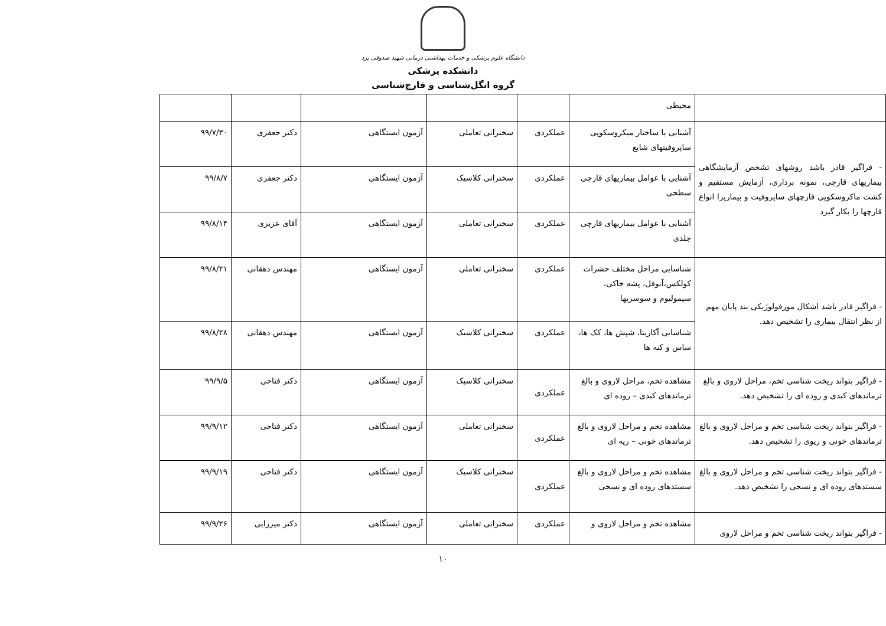دانشگاه علوم پزشکی و خدمات بهداشتی درمانی شهید صدوقی یزد
دانشکده پزشکی
گروه انگل‌شناسی و قارچ‌شناسی
| | محیطی | | | | | |
| - فراگیر قادر باشد روشهای تشخص آزمایشگاهی بیماریهای قارچی، نمونه برداری، آزمایش مستقیم و کشت ماکروسکوپی قارچهای ساپروفیت و بیماریزا انواع قارچها را بکار گیرد | آشنایی با ساختار میکروسکوپی ساپروفیتهای شایع | عملکردی | سخنرانی تعاملی | آزمون ایستگاهی | دکتر جعفری | ۹۹/۷/۳۰ |
| | آشنایی با عوامل بیماریهای قارچی سطحی | عملکردی | سخنرانی کلاسیک | آزمون ایستگاهی | دکتر جعفری | ۹۹/۸/۷ |
| | آشنایی با عوامل بیماریهای قارچی جلدی | عملکردی | سخنرانی تعاملی | آزمون ایستگاهی | آقای عزیزی | ۹۹/۸/۱۴ |
| - فراگیر قادر باشد اشکال مورفولوژیکی بند پایان مهم از نظر انتقال بیماری را تشخیص دهد. | شناسایی مراحل مختلف حشرات کولکس،آنوفل، پشه خاکی، سیمولیوم و سوسریها | عملکردی | سخنرانی تعاملی | آزمون ایستگاهی | مهندس دهقانی | ۹۹/۸/۲۱ |
| | شناسایی آکارینا، شپش ها، کک ها، ساس و کنه ها | عملکردی | سخنرانی کلاسیک | آزمون ایستگاهی | مهندس دهقانی | ۹۹/۸/۲۸ |
| - فراگیر بتواند ریخت شناسی تخم، مراحل لاروی و بالغ ترماتدهای کبدی و روده ای را تشخیص دهد. | مشاهده تخم، مراحل لاروی و بالغ ترماتدهای کبدی – روده ای | عملکردی | سخنرانی کلاسیک | آزمون ایستگاهی | دکتر فتاحی | ۹۹/۹/۵ |
| - فراگیر بتواند ریخت شناسی تخم و مراحل لاروی و بالغ ترماتدهای خونی و ریوی را تشخیص دهد. | مشاهده تخم و مراحل لاروی و بالغ ترماتدهای خونی – ریه ای | عملکردی | سخنرانی تعاملی | آزمون ایستگاهی | دکتر فتاحی | ۹۹/۹/۱۲ |
| - فراگیر بتواند ریخت شناسی تخم و مراحل لاروی و بالغ سستدهای روده ای و نسجی را تشخیص دهد. | مشاهده تخم و مراحل لاروی و بالغ سستدهای روده ای و نسجی | عملکردی | سخنرانی کلاسیک | آزمون ایستگاهی | دکتر فتاحی | ۹۹/۹/۱۹ |
| - فراگیر بتواند ریخت شناسی تخم و مراحل لاروی | مشاهده تخم و مراحل لاروی و | عملکردی | سخنرانی تعاملی | آزمون ایستگاهی | دکتر میرزایی | ۹۹/۹/۲۶ |
۱۰